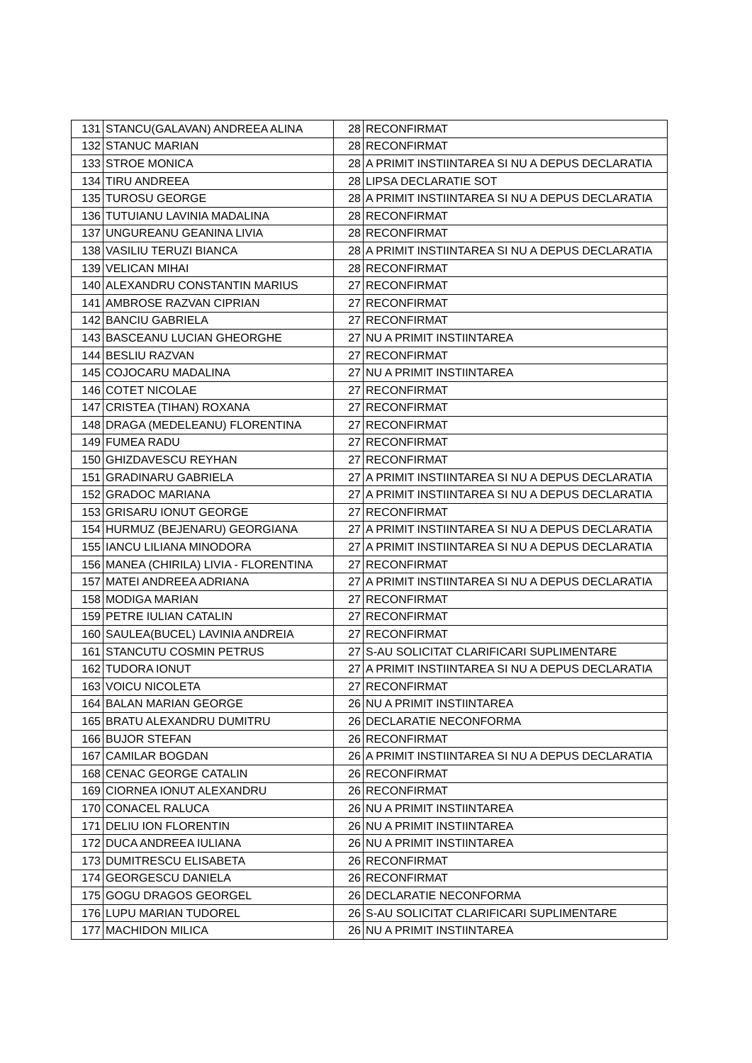| 131 | STANCU(GALAVAN) ANDREEA ALINA | 28 | RECONFIRMAT |
| 132 | STANUC MARIAN | 28 | RECONFIRMAT |
| 133 | STROE MONICA | 28 | A PRIMIT INSTIINTAREA SI NU A DEPUS DECLARATIA |
| 134 | TIRU ANDREEA | 28 | LIPSA DECLARATIE SOT |
| 135 | TUROSU GEORGE | 28 | A PRIMIT INSTIINTAREA SI NU A DEPUS DECLARATIA |
| 136 | TUTUIANU LAVINIA MADALINA | 28 | RECONFIRMAT |
| 137 | UNGUREANU GEANINA LIVIA | 28 | RECONFIRMAT |
| 138 | VASILIU TERUZI BIANCA | 28 | A PRIMIT INSTIINTAREA SI NU A DEPUS DECLARATIA |
| 139 | VELICAN MIHAI | 28 | RECONFIRMAT |
| 140 | ALEXANDRU CONSTANTIN MARIUS | 27 | RECONFIRMAT |
| 141 | AMBROSE RAZVAN CIPRIAN | 27 | RECONFIRMAT |
| 142 | BANCIU GABRIELA | 27 | RECONFIRMAT |
| 143 | BASCEANU LUCIAN GHEORGHE | 27 | NU A PRIMIT INSTIINTAREA |
| 144 | BESLIU RAZVAN | 27 | RECONFIRMAT |
| 145 | COJOCARU MADALINA | 27 | NU A PRIMIT INSTIINTAREA |
| 146 | COTET NICOLAE | 27 | RECONFIRMAT |
| 147 | CRISTEA (TIHAN) ROXANA | 27 | RECONFIRMAT |
| 148 | DRAGA (MEDELEANU) FLORENTINA | 27 | RECONFIRMAT |
| 149 | FUMEA RADU | 27 | RECONFIRMAT |
| 150 | GHIZDAVESCU REYHAN | 27 | RECONFIRMAT |
| 151 | GRADINARU GABRIELA | 27 | A PRIMIT INSTIINTAREA SI NU A DEPUS DECLARATIA |
| 152 | GRADOC MARIANA | 27 | A PRIMIT INSTIINTAREA SI NU A DEPUS DECLARATIA |
| 153 | GRISARU IONUT GEORGE | 27 | RECONFIRMAT |
| 154 | HURMUZ (BEJENARU) GEORGIANA | 27 | A PRIMIT INSTIINTAREA SI NU A DEPUS DECLARATIA |
| 155 | IANCU LILIANA MINODORA | 27 | A PRIMIT INSTIINTAREA SI NU A DEPUS DECLARATIA |
| 156 | MANEA (CHIRILA) LIVIA - FLORENTINA | 27 | RECONFIRMAT |
| 157 | MATEI ANDREEA ADRIANA | 27 | A PRIMIT INSTIINTAREA SI NU A DEPUS DECLARATIA |
| 158 | MODIGA MARIAN | 27 | RECONFIRMAT |
| 159 | PETRE IULIAN CATALIN | 27 | RECONFIRMAT |
| 160 | SAULEA(BUCEL) LAVINIA ANDREIA | 27 | RECONFIRMAT |
| 161 | STANCUTU COSMIN PETRUS | 27 | S-AU SOLICITAT CLARIFICARI SUPLIMENTARE |
| 162 | TUDORA IONUT | 27 | A PRIMIT INSTIINTAREA SI NU A DEPUS DECLARATIA |
| 163 | VOICU NICOLETA | 27 | RECONFIRMAT |
| 164 | BALAN MARIAN GEORGE | 26 | NU A PRIMIT INSTIINTAREA |
| 165 | BRATU ALEXANDRU DUMITRU | 26 | DECLARATIE NECONFORMA |
| 166 | BUJOR STEFAN | 26 | RECONFIRMAT |
| 167 | CAMILAR BOGDAN | 26 | A PRIMIT INSTIINTAREA SI NU A DEPUS DECLARATIA |
| 168 | CENAC GEORGE CATALIN | 26 | RECONFIRMAT |
| 169 | CIORNEA IONUT ALEXANDRU | 26 | RECONFIRMAT |
| 170 | CONACEL RALUCA | 26 | NU A PRIMIT INSTIINTAREA |
| 171 | DELIU ION FLORENTIN | 26 | NU A PRIMIT INSTIINTAREA |
| 172 | DUCA ANDREEA IULIANA | 26 | NU A PRIMIT INSTIINTAREA |
| 173 | DUMITRESCU ELISABETA | 26 | RECONFIRMAT |
| 174 | GEORGESCU DANIELA | 26 | RECONFIRMAT |
| 175 | GOGU DRAGOS GEORGEL | 26 | DECLARATIE NECONFORMA |
| 176 | LUPU MARIAN TUDOREL | 26 | S-AU SOLICITAT CLARIFICARI SUPLIMENTARE |
| 177 | MACHIDON MILICA | 26 | NU A PRIMIT INSTIINTAREA |